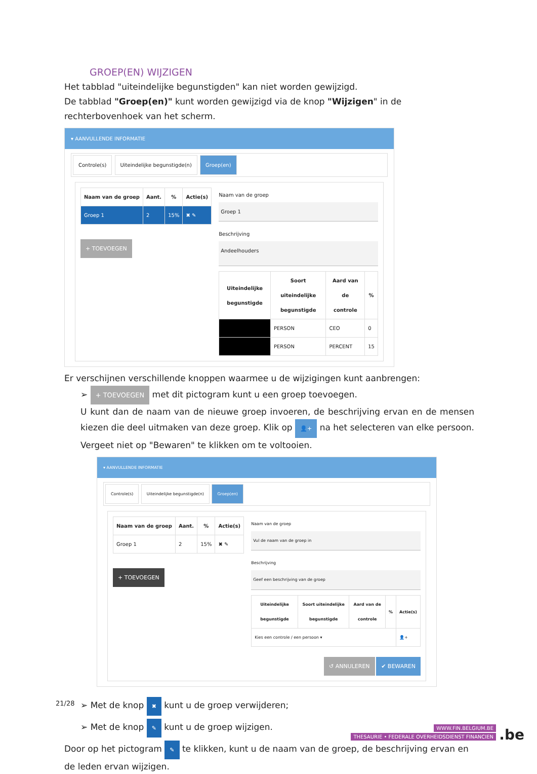GROEP(EN) WIJZIGEN
Het tabblad "uiteindelijke begunstigden" kan niet worden gewijzigd.
De tabblad "Groep(en)" kunt worden gewijzigd via de knop "Wijzigen" in de rechterbovenhoek van het scherm.
▾ AANVULLENDE INFORMATIE
Controle(s) Uiteindelijke begunstigde(n) Groep(en)
| Naam van de groep | Aant. | % | Actie(s) |
| --- | --- | --- | --- |
| Groep 1 | 2 | 15% | ✖ ✎ |
+ TOEVOEGEN
Naam van de groep
Groep 1
Beschrijving
Andeelhouders
| Uiteindelijke begunstigde | Soort uiteindelijke begunstigde | Aard van de controle | % |
| --- | --- | --- | --- |
| | PERSON | CEO | 0 |
| | PERSON | PERCENT | 15 |
Er verschijnen verschillende knoppen waarmee u de wijzigingen kunt aanbrengen:
➢ + TOEVOEGEN met dit pictogram kunt u een groep toevoegen.
U kunt dan de naam van de nieuwe groep invoeren, de beschrijving ervan en de mensen kiezen die deel uitmaken van deze groep. Klik op 👤+ na het selecteren van elke persoon. Vergeet niet op "Bewaren" te klikken om te voltooien.
▾ AANVULLENDE INFORMATIE
Controle(s) Uiteindelijke begunstigde(n) Groep(en)
| Naam van de groep | Aant. | % | Actie(s) |
| --- | --- | --- | --- |
| Groep 1 | 2 | 15% | ✖ ✎ |
+ TOEVOEGEN
Naam van de groep
Vul de naam van de groep in
Beschrijving
Geef een beschrijving van de groep
| Uiteindelijke begunstigde | Soort uiteindelijke begunstigde | Aard van de controle | % | Actie(s) |
| --- | --- | --- | --- | --- |
| Kies een controle / een persoon ▾ | | | | 👤+ |
↺ ANNULEREN ✔ BEWAREN
➢ Met de knop ✖ kunt u de groep verwijderen;
➢ Met de knop ✎ kunt u de groep wijzigen.
Door op het pictogram ✎ te klikken, kunt u de naam van de groep, de beschrijving ervan en de leden ervan wijzigen.
21/28
WWW.FIN.BELGIUM.BE
THESAURIE • FEDERALE OVERHEIDSDIENST FINANCIEN
.be